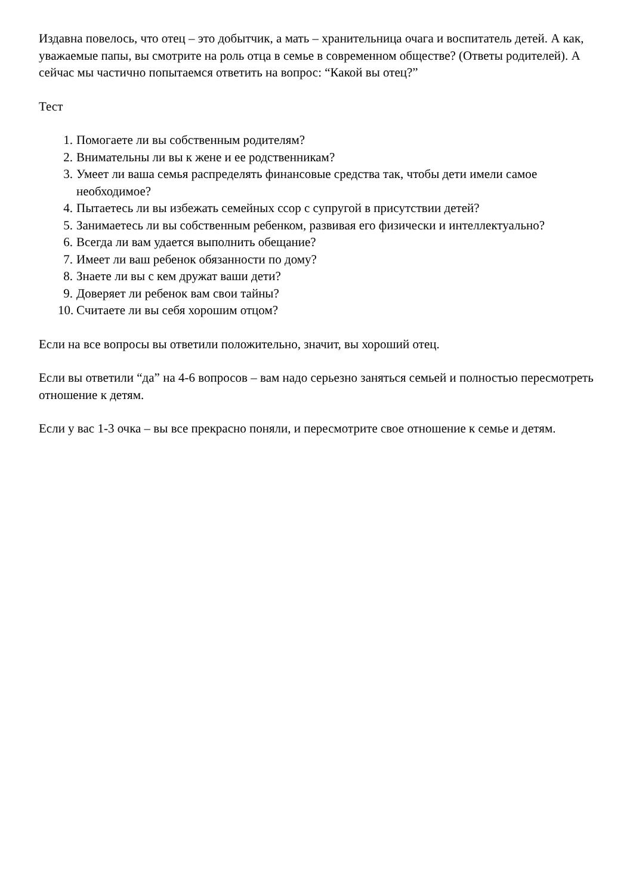Издавна повелось, что отец – это добытчик, а мать – хранительница очага и воспитатель детей. А как, уважаемые папы, вы смотрите на роль отца в семье в современном обществе? (Ответы родителей). А сейчас мы частично попытаемся ответить на вопрос: “Какой вы отец?”
Тест
1. Помогаете ли вы собственным родителям?
2. Внимательны ли вы к жене и ее родственникам?
3. Умеет ли ваша семья распределять финансовые средства так, чтобы дети имели самое необходимое?
4. Пытаетесь ли вы избежать семейных ссор с супругой в присутствии детей?
5. Занимаетесь ли вы собственным ребенком, развивая его физически и интеллектуально?
6. Всегда ли вам удается выполнить обещание?
7. Имеет ли ваш ребенок обязанности по дому?
8. Знаете ли вы с кем дружат ваши дети?
9. Доверяет ли ребенок вам свои тайны?
10. Считаете ли вы себя хорошим отцом?
Если на все вопросы вы ответили положительно, значит, вы хороший отец.
Если вы ответили “да” на 4-6 вопросов – вам надо серьезно заняться семьей и полностью пересмотреть отношение к детям.
Если у вас 1-3 очка – вы все прекрасно поняли, и пересмотрите свое отношение к семье и детям.